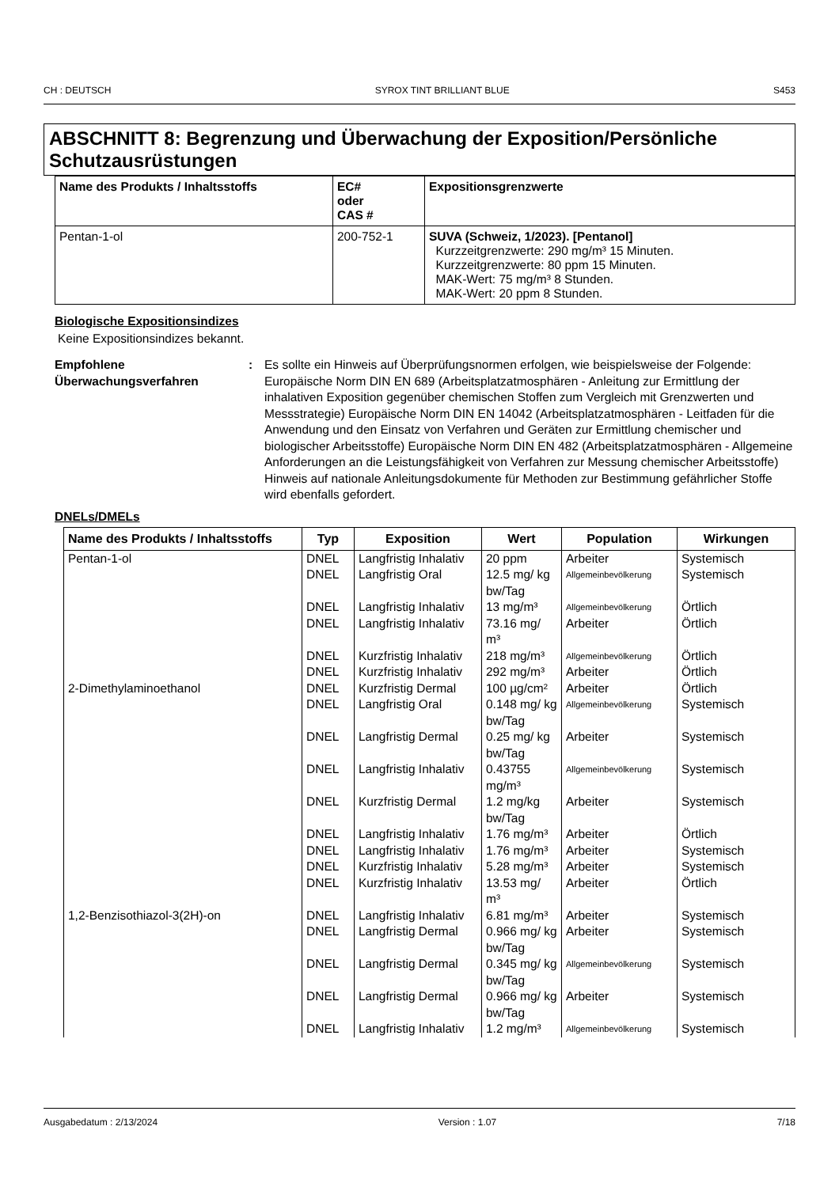CH : DEUTSCH SYROX TINT BRILLIANT BLUE S453
ABSCHNITT 8: Begrenzung und Überwachung der Exposition/Persönliche Schutzausrüstungen
| Name des Produkts / Inhaltsstoffs | EC# oder CAS # | Expositionsgrenzwerte |
| --- | --- | --- |
| Pentan-1-ol | 200-752-1 | SUVA (Schweiz, 1/2023). [Pentanol] Kurzzeitgrenzwerte: 290 mg/m³ 15 Minuten. Kurzzeitgrenzwerte: 80 ppm 15 Minuten. MAK-Wert: 75 mg/m³ 8 Stunden. MAK-Wert: 20 ppm 8 Stunden. |
Biologische Expositionsindizes
Keine Expositionsindizes bekannt.
Empfohlene Überwachungsverfahren
: Es sollte ein Hinweis auf Überprüfungsnormen erfolgen, wie beispielsweise der Folgende: Europäische Norm DIN EN 689 (Arbeitsplatzatmosphären - Anleitung zur Ermittlung der inhalativen Exposition gegenüber chemischen Stoffen zum Vergleich mit Grenzwerten und Messstrategie) Europäische Norm DIN EN 14042 (Arbeitsplatzatmosphären - Leitfaden für die Anwendung und den Einsatz von Verfahren und Geräten zur Ermittlung chemischer und biologischer Arbeitsstoffe) Europäische Norm DIN EN 482 (Arbeitsplatzatmosphären - Allgemeine Anforderungen an die Leistungsfähigkeit von Verfahren zur Messung chemischer Arbeitsstoffe) Hinweis auf nationale Anleitungsdokumente für Methoden zur Bestimmung gefährlicher Stoffe wird ebenfalls gefordert.
DNELs/DMELs
| Name des Produkts / Inhaltsstoffs | Typ | Exposition | Wert | Population | Wirkungen |
| --- | --- | --- | --- | --- | --- |
| Pentan-1-ol | DNEL | Langfristig Inhalativ | 20 ppm | Arbeiter | Systemisch |
| | DNEL | Langfristig Oral | 12.5 mg/ kg bw/Tag | Allgemeinbevölkerung | Systemisch |
| | DNEL | Langfristig Inhalativ | 13 mg/m³ | Allgemeinbevölkerung | Örtlich |
| | DNEL | Langfristig Inhalativ | 73.16 mg/ m³ | Arbeiter | Örtlich |
| | DNEL | Kurzfristig Inhalativ | 218 mg/m³ | Allgemeinbevölkerung | Örtlich |
| | DNEL | Kurzfristig Inhalativ | 292 mg/m³ | Arbeiter | Örtlich |
| 2-Dimethylaminoethanol | DNEL | Kurzfristig Dermal | 100 µg/cm² | Arbeiter | Örtlich |
| | DNEL | Langfristig Oral | 0.148 mg/ kg bw/Tag | Allgemeinbevölkerung | Systemisch |
| | DNEL | Langfristig Dermal | 0.25 mg/ kg bw/Tag | Arbeiter | Systemisch |
| | DNEL | Langfristig Inhalativ | 0.43755 mg/m³ | Allgemeinbevölkerung | Systemisch |
| | DNEL | Kurzfristig Dermal | 1.2 mg/kg bw/Tag | Arbeiter | Systemisch |
| | DNEL | Langfristig Inhalativ | 1.76 mg/m³ | Arbeiter | Örtlich |
| | DNEL | Langfristig Inhalativ | 1.76 mg/m³ | Arbeiter | Systemisch |
| | DNEL | Kurzfristig Inhalativ | 5.28 mg/m³ | Arbeiter | Systemisch |
| | DNEL | Kurzfristig Inhalativ | 13.53 mg/ m³ | Arbeiter | Örtlich |
| 1,2-Benzisothiazol-3(2H)-on | DNEL | Langfristig Inhalativ | 6.81 mg/m³ | Arbeiter | Systemisch |
| | DNEL | Langfristig Dermal | 0.966 mg/ kg bw/Tag | Arbeiter | Systemisch |
| | DNEL | Langfristig Dermal | 0.345 mg/ kg bw/Tag | Allgemeinbevölkerung | Systemisch |
| | DNEL | Langfristig Dermal | 0.966 mg/ kg bw/Tag | Arbeiter | Systemisch |
| | DNEL | Langfristig Inhalativ | 1.2 mg/m³ | Allgemeinbevölkerung | Systemisch |
Ausgabedatum : 2/13/2024 Version : 1.07 7/18